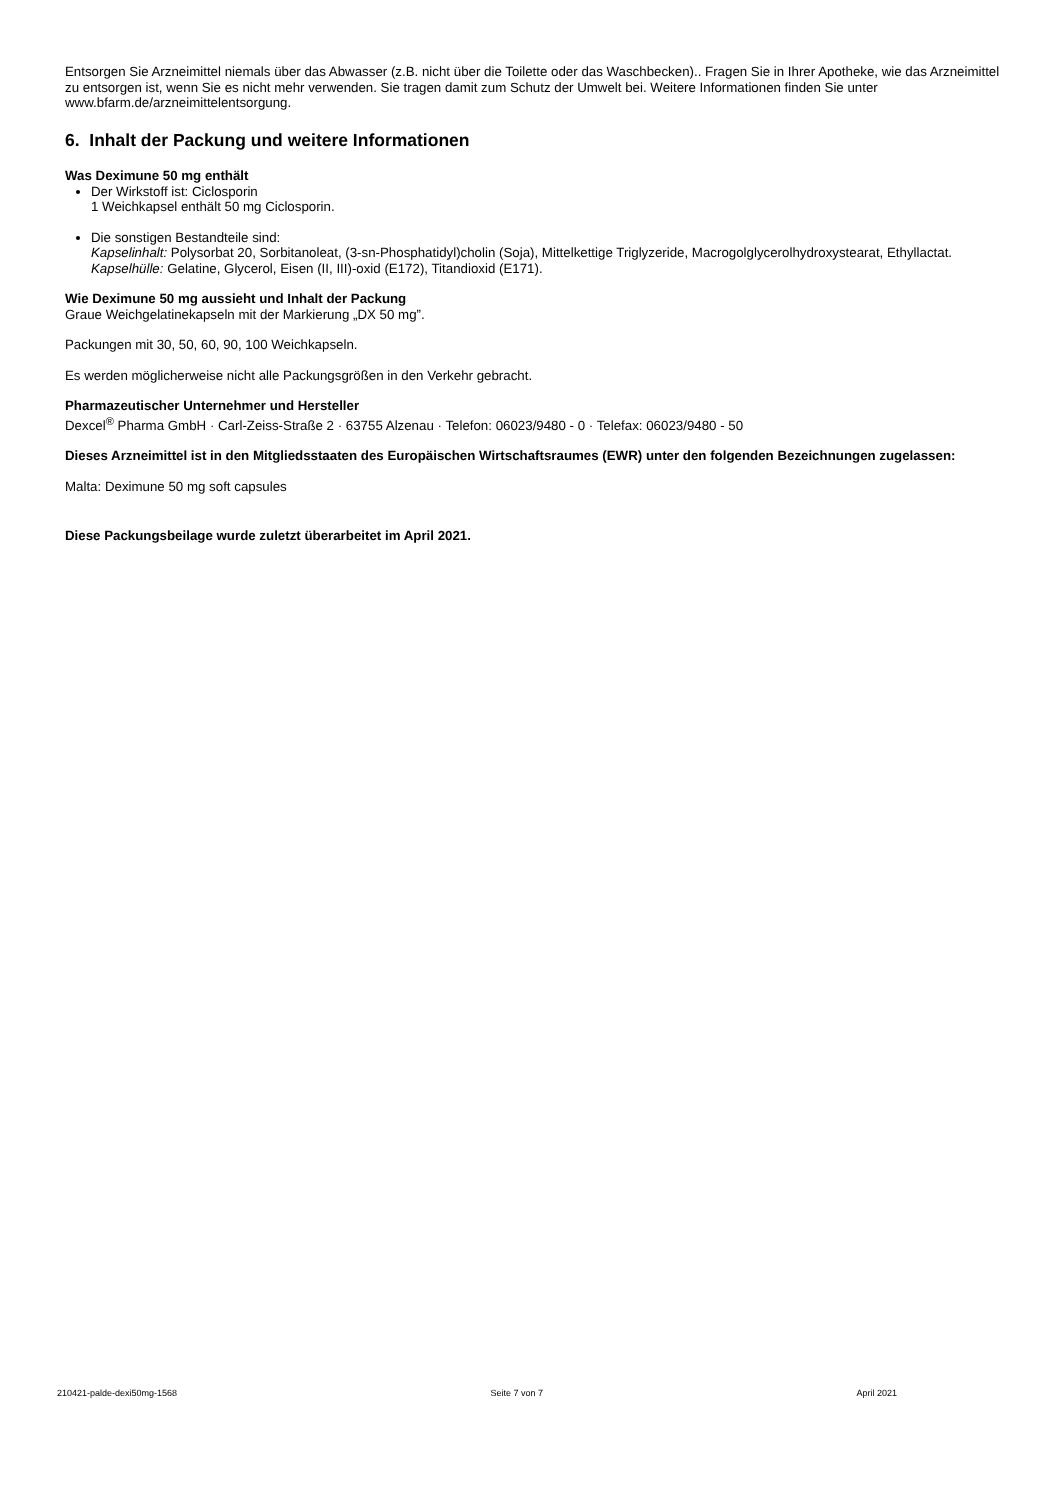Entsorgen Sie Arzneimittel niemals über das Abwasser (z.B. nicht über die Toilette oder das Waschbecken).. Fragen Sie in Ihrer Apotheke, wie das Arzneimittel zu entsorgen ist, wenn Sie es nicht mehr verwenden. Sie tragen damit zum Schutz der Umwelt bei. Weitere Informationen finden Sie unter www.bfarm.de/arzneimittelentsorgung.
6. Inhalt der Packung und weitere Informationen
Was Deximune 50 mg enthält
Der Wirkstoff ist: Ciclosporin
1 Weichkapsel enthält 50 mg Ciclosporin.
Die sonstigen Bestandteile sind:
Kapselinhalt: Polysorbat 20, Sorbitanoleat, (3-sn-Phosphatidyl)cholin (Soja), Mittelkettige Triglyzeride, Macrogolglycerolhydroxystearat, Ethyllactat.
Kapselhülle: Gelatine, Glycerol, Eisen (II, III)-oxid (E172), Titandioxid (E171).
Wie Deximune 50 mg aussieht und Inhalt der Packung
Graue Weichgelatinekapseln mit der Markierung „DX 50 mg”.
Packungen mit 30, 50, 60, 90, 100 Weichkapseln.
Es werden möglicherweise nicht alle Packungsgrößen in den Verkehr gebracht.
Pharmazeutischer Unternehmer und Hersteller
Dexcel<sup>®</sup> Pharma GmbH · Carl-Zeiss-Straße 2 · 63755 Alzenau · Telefon: 06023/9480 - 0 · Telefax: 06023/9480 - 50
Dieses Arzneimittel ist in den Mitgliedsstaaten des Europäischen Wirtschaftsraumes (EWR) unter den folgenden Bezeichnungen zugelassen:
Malta: Deximune 50 mg soft capsules
Diese Packungsbeilage wurde zuletzt überarbeitet im April 2021.
210421-palde-dexi50mg-1568 Seite 7 von 7 April 2021